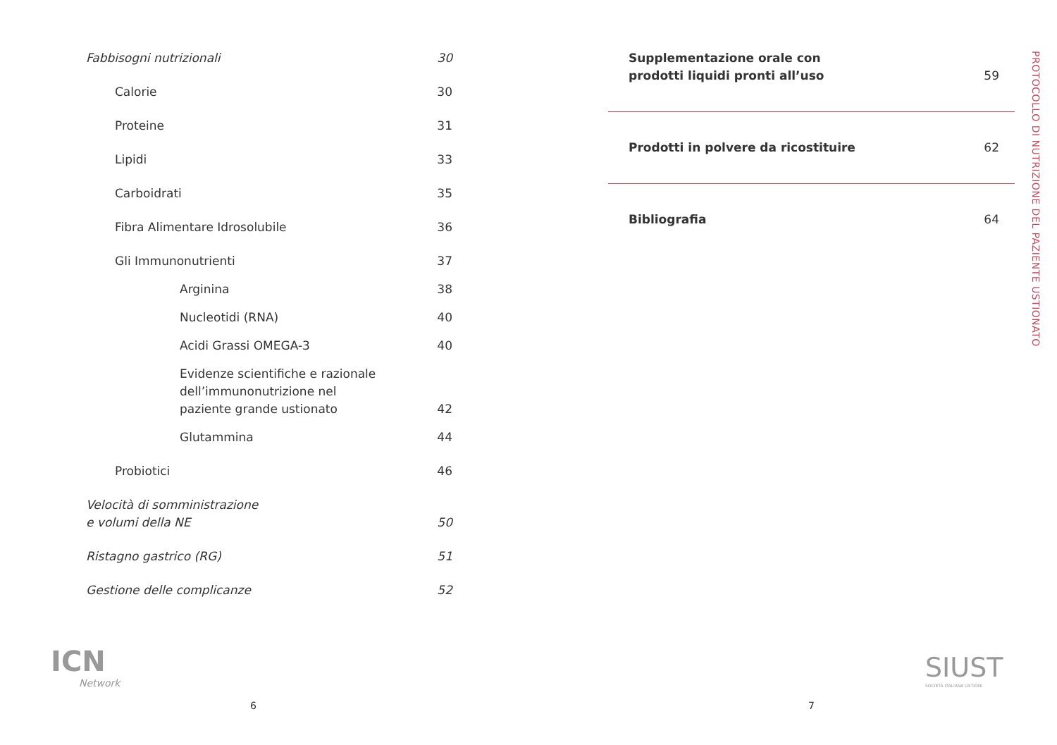Fabbisogni nutrizionali 30
Calorie 30
Proteine 31
Lipidi 33
Carboidrati 35
Fibra Alimentare Idrosolubile 36
Gli Immunonutrienti 37
Arginina 38
Nucleotidi (RNA) 40
Acidi Grassi OMEGA-3 40
Evidenze scientifiche e razionale
dell’immunonutrizione nel
paziente grande ustionato 42
Glutammina 44
Probiotici 46
Velocità di somministrazione
e volumi della NE 50
Ristagno gastrico (RG) 51
Gestione delle complicanze 52
Supplementazione orale con
prodotti liquidi pronti all’uso 59
Prodotti in polvere da ricostituire 62
Bibliografia 64
PROTOCOLLO DI NUTRIZIONE DEL PAZIENTE USTIONATO
ICN
Network
SIUST
SOCIETÀ ITALIANA USTIONI
6 7